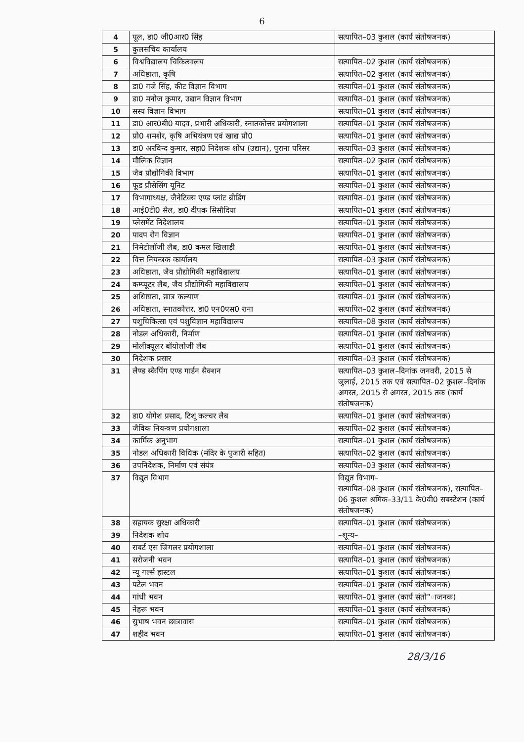6
| 4 | पूल, डा0 जी0आर0 सिंह | सत्यापित–03 कुशल (कार्य संतोषजनक) |
| 5 | कुलसचिव कार्यालय | |
| 6 | विश्वविद्यालय चिकित्सालय | सत्यापित–02 कुशल (कार्य संतोषजनक) |
| 7 | अधिष्ठाता, कृषि | सत्यापित–02 कुशल (कार्य संतोषजनक) |
| 8 | डा0 गजे सिंह, कीट विज्ञान विभाग | सत्यापित–01 कुशल (कार्य संतोषजनक) |
| 9 | डा0 मनोज कुमार, उद्यान विज्ञान विभाग | सत्यापित–01 कुशल (कार्य संतोषजनक) |
| 10 | सस्य विज्ञान विभाग | सत्यापित–01 कुशल (कार्य संतोषजनक) |
| 11 | डा0 आर0बी0 यादव, प्रभारी अधिकारी, स्नातकोत्तर प्रयोगशाला | सत्यापित–01 कुशल (कार्य संतोषजनक) |
| 12 | प्रो0 शमशेर, कृषि अभियंत्रण एवं खाद्य प्रौ0 | सत्यापित–01 कुशल (कार्य संतोषजनक) |
| 13 | डा0 अरविन्द कुमार, सहा0 निदेशक शोध (उद्यान), पुराना परिसर | सत्यापित–03 कुशल (कार्य संतोषजनक) |
| 14 | मौलिक विज्ञान | सत्यापित–02 कुशल (कार्य संतोषजनक) |
| 15 | जैव प्रौद्योगिकी विभाग | सत्यापित–01 कुशल (कार्य संतोषजनक) |
| 16 | फूड प्रौसेसिंग यूनिट | सत्यापित–01 कुशल (कार्य संतोषजनक) |
| 17 | विभागाध्यक्ष, जैनेटिक्स एण्ड प्लांट ब्रीडिंग | सत्यापित–01 कुशल (कार्य संतोषजनक) |
| 18 | आई0टी0 सैल, डा0 दीपक सिसौदिया | सत्यापित–01 कुशल (कार्य संतोषजनक) |
| 19 | प्लेसमेंट निदेशालय | सत्यापित–01 कुशल (कार्य संतोषजनक) |
| 20 | पादप रोग विज्ञान | सत्यापित–01 कुशल (कार्य संतोषजनक) |
| 21 | निमेटोलॉजी लैब, डा0 कमल खिलाड़ी | सत्यापित–01 कुशल (कार्य संतोषजनक) |
| 22 | वित्त नियन्त्रक कार्यालय | सत्यापित–03 कुशल (कार्य संतोषजनक) |
| 23 | अधिष्ठाता, जैव प्रौद्योगिकी महाविद्यालय | सत्यापित–01 कुशल (कार्य संतोषजनक) |
| 24 | कम्प्यूटर लैब, जैव प्रौद्योगिकी महाविद्यालय | सत्यापित–01 कुशल (कार्य संतोषजनक) |
| 25 | अधिष्ठाता, छात्र कल्याण | सत्यापित–01 कुशल (कार्य संतोषजनक) |
| 26 | अधिष्ठाता, स्नातकोत्तर, डा0 एन0एस0 राना | सत्यापित–02 कुशल (कार्य संतोषजनक) |
| 27 | पशुचिकित्सा एवं पशुविज्ञान महाविद्यालय | सत्यापित–08 कुशल (कार्य संतोषजनक) |
| 28 | नोडल अधिकारी, निर्माण | सत्यापित–01 कुशल (कार्य संतोषजनक) |
| 29 | मोलीक्यूलर बॉयोलोजी लैब | सत्यापित–01 कुशल (कार्य संतोषजनक) |
| 30 | निदेशक प्रसार | सत्यापित–03 कुशल (कार्य संतोषजनक) |
| 31 | लैण्ड स्कैपिंग एण्ड गार्डन सैक्शन | सत्यापित–03 कुशल–दिनांक जनवरी, 2015 से जुलाई, 2015 तक एवं सत्यापित–02 कुशल–दिनांक अगस्त, 2015 से अगस्त, 2015 तक (कार्य संतोषजनक) |
| 32 | डा0 योगेश प्रसाद, टिशू कल्चर लैब | सत्यापित–01 कुशल (कार्य संतोषजनक) |
| 33 | जैविक नियन्त्रण प्रयोगशाला | सत्यापित–02 कुशल (कार्य संतोषजनक) |
| 34 | कार्मिक अनुभाग | सत्यापित–01 कुशल (कार्य संतोषजनक) |
| 35 | नोडल अधिकारी विधिक (मंदिर के पुजारी सहित) | सत्यापित–02 कुशल (कार्य संतोषजनक) |
| 36 | उपनिदेशक, निर्माण एवं संयंत्र | सत्यापित–03 कुशल (कार्य संतोषजनक) |
| 37 | विद्युत विभाग | विद्युत विभाग– सत्यापित–08 कुशल (कार्य संतोषजनक), सत्यापित–06 कुशल श्रमिक–33/11 के0वी0 सबस्टेशन (कार्य संतोषजनक) |
| 38 | सहायक सुरक्षा अधिकारी | सत्यापित–01 कुशल (कार्य संतोषजनक) |
| 39 | निदेशक शोध | –शून्य– |
| 40 | राबर्ट एस जिगलर प्रयोगशाला | सत्यापित–01 कुशल (कार्य संतोषजनक) |
| 41 | सरोजनी भवन | सत्यापित–01 कुशल (कार्य संतोषजनक) |
| 42 | न्यू गर्ल्स हास्टल | सत्यापित–01 कुशल (कार्य संतोषजनक) |
| 43 | पटेल भवन | सत्यापित–01 कुशल (कार्य संतोषजनक) |
| 44 | गांधी भवन | सत्यापित–01 कुशल (कार्य संतो"ाजनक) |
| 45 | नेहरू भवन | सत्यापित–01 कुशल (कार्य संतोषजनक) |
| 46 | सुभाष भवन छात्रावास | सत्यापित–01 कुशल (कार्य संतोषजनक) |
| 47 | शहीद भवन | सत्यापित–01 कुशल (कार्य संतोषजनक) |
28/3/16